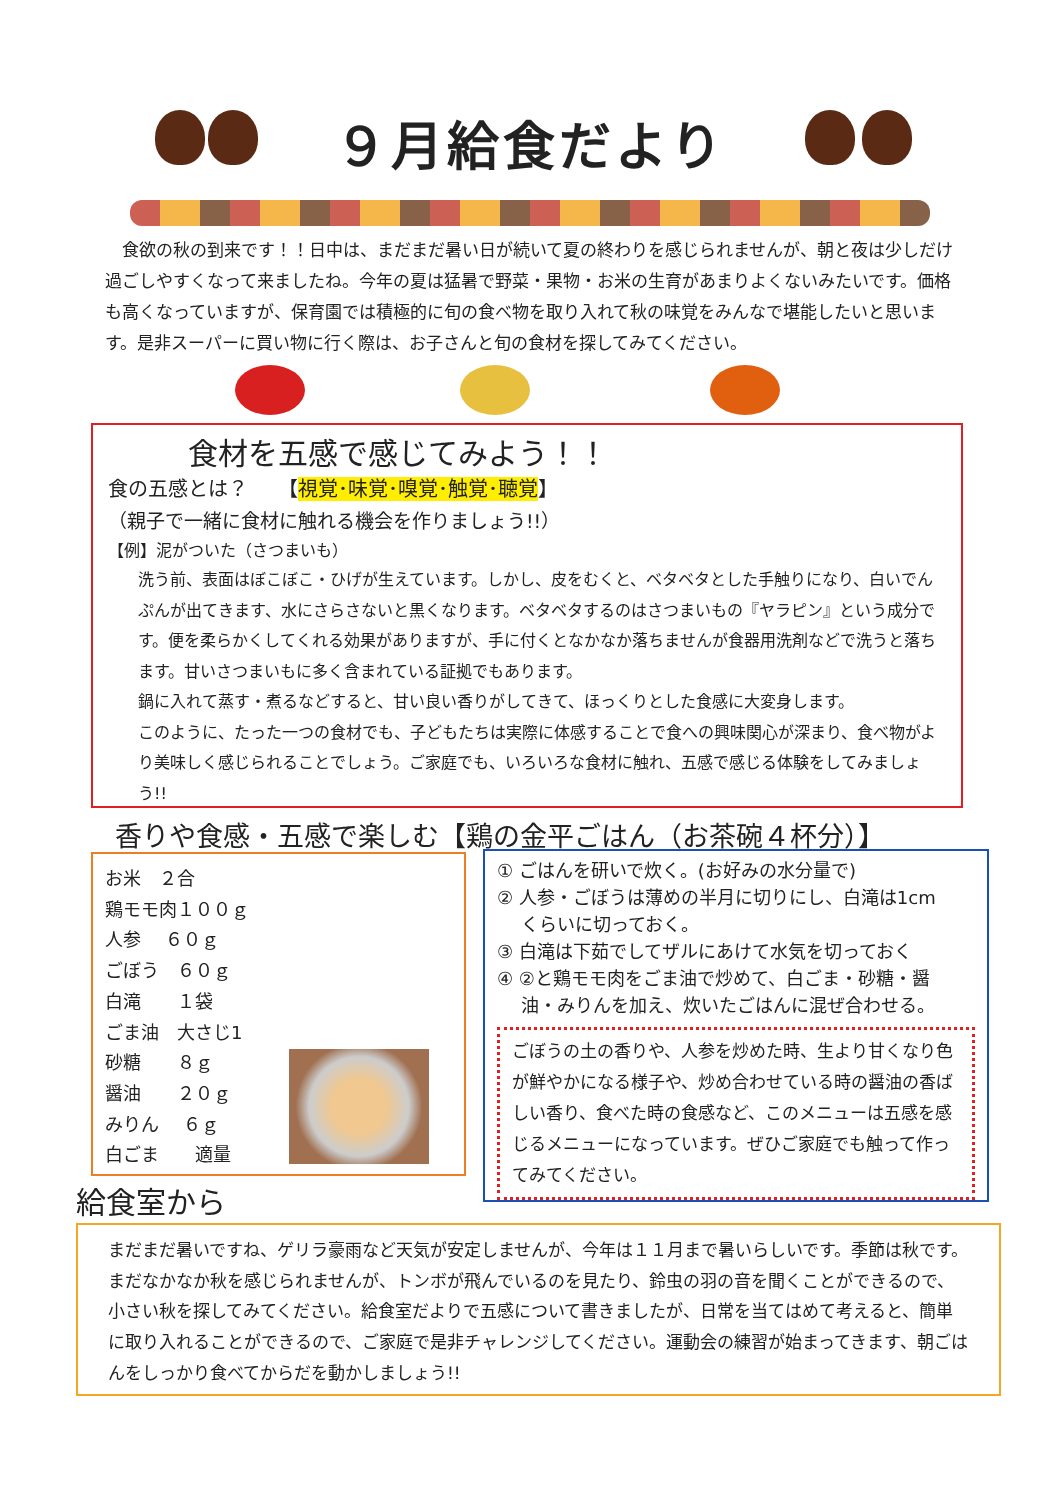９月給食だより
　食欲の秋の到来です！！日中は、まだまだ暑い日が続いて夏の終わりを感じられませんが、朝と夜は少しだけ過ごしやすくなって来ましたね。今年の夏は猛暑で野菜・果物・お米の生育があまりよくないみたいです。価格も高くなっていますが、保育園では積極的に旬の食べ物を取り入れて秋の味覚をみんなで堪能したいと思います。是非スーパーに買い物に行く際は、お子さんと旬の食材を探してみてください。
食材を五感で感じてみよう！！
食の五感とは？　　【視覚･味覚･嗅覚･触覚･聴覚】
（親子で一緒に食材に触れる機会を作りましょう!!）
【例】泥がついた（さつまいも）
洗う前、表面はぼこぼこ・ひげが生えています。しかし、皮をむくと、ベタベタとした手触りになり、白いでんぷんが出てきます、水にさらさないと黒くなります。ベタベタするのはさつまいもの『ヤラピン』という成分です。便を柔らかくしてくれる効果がありますが、手に付くとなかなか落ちませんが食器用洗剤などで洗うと落ちます。甘いさつまいもに多く含まれている証拠でもあります。
鍋に入れて蒸す・煮るなどすると、甘い良い香りがしてきて、ほっくりとした食感に大変身します。
このように、たった一つの食材でも、子どもたちは実際に体感することで食への興味関心が深まり、食べ物がより美味しく感じられることでしょう。ご家庭でも、いろいろな食材に触れ、五感で感じる体験をしてみましょう!!
香りや食感・五感で楽しむ【鶏の金平ごはん（お茶碗４杯分）】
お米　２合
鶏モモ肉１００ｇ
人参　 ６０ｇ
ごぼう　６０ｇ
白滝　　１袋
ごま油　大さじ1
砂糖　　８ｇ
醤油　　２０ｇ
みりん　 ６ｇ
白ごま　　適量
① ごはんを研いで炊く。(お好みの水分量で)
② 人参・ごぼうは薄めの半月に切りにし、白滝は1cm
　 くらいに切っておく。
③ 白滝は下茹でしてザルにあけて水気を切っておく
④ ②と鶏モモ肉をごま油で炒めて、白ごま・砂糖・醤
　 油・みりんを加え、炊いたごはんに混ぜ合わせる。
ごぼうの土の香りや、人参を炒めた時、生より甘くなり色が鮮やかになる様子や、炒め合わせている時の醤油の香ばしい香り、食べた時の食感など、このメニューは五感を感じるメニューになっています。ぜひご家庭でも触って作ってみてください。
給食室から
まだまだ暑いですね、ゲリラ豪雨など天気が安定しませんが、今年は１１月まで暑いらしいです。季節は秋です。まだなかなか秋を感じられませんが、トンボが飛んでいるのを見たり、鈴虫の羽の音を聞くことができるので、小さい秋を探してみてください。給食室だよりで五感について書きましたが、日常を当てはめて考えると、簡単に取り入れることができるので、ご家庭で是非チャレンジしてください。運動会の練習が始まってきます、朝ごはんをしっかり食べてからだを動かしましょう!!